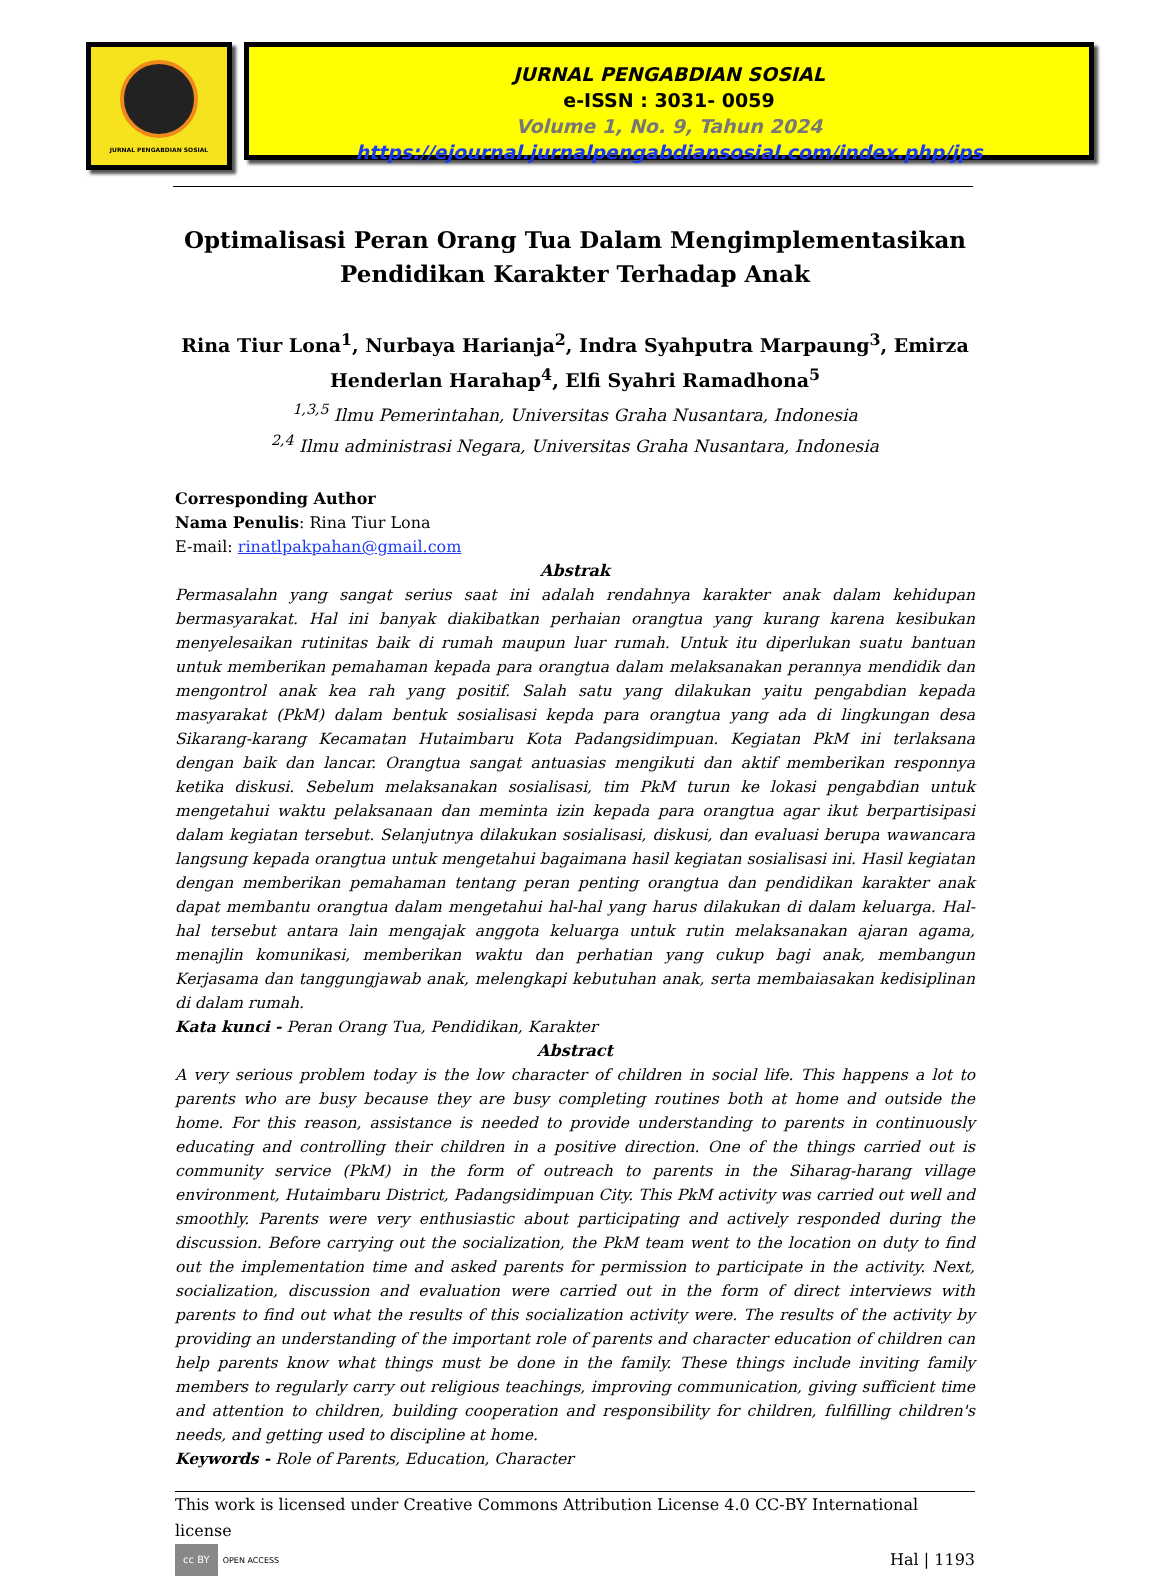JURNAL PENGABDIAN SOSIAL
JURNAL PENGABDIAN SOSIAL
e-ISSN : 3031- 0059
Volume 1, No. 9, Tahun 2024
https://ejournal.jurnalpengabdiansosial.com/index.php/jps
Optimalisasi Peran Orang Tua Dalam Mengimplementasikan Pendidikan Karakter Terhadap Anak
Rina Tiur Lona<sup>1</sup>, Nurbaya Harianja<sup>2</sup>, Indra Syahputra Marpaung<sup>3</sup>, Emirza Henderlan Harahap<sup>4</sup>, Elfi Syahri Ramadhona<sup>5</sup>
<sup>1,3,5</sup> Ilmu Pemerintahan, Universitas Graha Nusantara, Indonesia
<sup>2,4</sup> Ilmu administrasi Negara, Universitas Graha Nusantara, Indonesia
Corresponding Author
Nama Penulis: Rina Tiur Lona
E-mail: rinatlpakpahan@gmail.com
Abstrak
Permasalahn yang sangat serius saat ini adalah rendahnya karakter anak dalam kehidupan bermasyarakat. Hal ini banyak diakibatkan perhaian orangtua yang kurang karena kesibukan menyelesaikan rutinitas baik di rumah maupun luar rumah. Untuk itu diperlukan suatu bantuan untuk memberikan pemahaman kepada para orangtua dalam melaksanakan perannya mendidik dan mengontrol anak kea rah yang positif. Salah satu yang dilakukan yaitu pengabdian kepada masyarakat (PkM) dalam bentuk sosialisasi kepda para orangtua yang ada di lingkungan desa Sikarang-karang Kecamatan Hutaimbaru Kota Padangsidimpuan. Kegiatan PkM ini terlaksana dengan baik dan lancar. Orangtua sangat antuasias mengikuti dan aktif memberikan responnya ketika diskusi. Sebelum melaksanakan sosialisasi, tim PkM turun ke lokasi pengabdian untuk mengetahui waktu pelaksanaan dan meminta izin kepada para orangtua agar ikut berpartisipasi dalam kegiatan tersebut. Selanjutnya dilakukan sosialisasi, diskusi, dan evaluasi berupa wawancara langsung kepada orangtua untuk mengetahui bagaimana hasil kegiatan sosialisasi ini. Hasil kegiatan dengan memberikan pemahaman tentang peran penting orangtua dan pendidikan karakter anak dapat membantu orangtua dalam mengetahui hal-hal yang harus dilakukan di dalam keluarga. Hal-hal tersebut antara lain mengajak anggota keluarga untuk rutin melaksanakan ajaran agama, menajlin komunikasi, memberikan waktu dan perhatian yang cukup bagi anak, membangun Kerjasama dan tanggungjawab anak, melengkapi kebutuhan anak, serta membaiasakan kedisiplinan di dalam rumah.
Kata kunci - Peran Orang Tua, Pendidikan, Karakter
Abstract
A very serious problem today is the low character of children in social life. This happens a lot to parents who are busy because they are busy completing routines both at home and outside the home. For this reason, assistance is needed to provide understanding to parents in continuously educating and controlling their children in a positive direction. One of the things carried out is community service (PkM) in the form of outreach to parents in the Siharag-harang village environment, Hutaimbaru District, Padangsidimpuan City. This PkM activity was carried out well and smoothly. Parents were very enthusiastic about participating and actively responded during the discussion. Before carrying out the socialization, the PkM team went to the location on duty to find out the implementation time and asked parents for permission to participate in the activity. Next, socialization, discussion and evaluation were carried out in the form of direct interviews with parents to find out what the results of this socialization activity were. The results of the activity by providing an understanding of the important role of parents and character education of children can help parents know what things must be done in the family. These things include inviting family members to regularly carry out religious teachings, improving communication, giving sufficient time and attention to children, building cooperation and responsibility for children, fulfilling children's needs, and getting used to discipline at home.
Keywords - Role of Parents, Education, Character
This work is licensed under Creative Commons Attribution License 4.0 CC-BY International license
cc BY OPEN ACCESS Hal | 1193